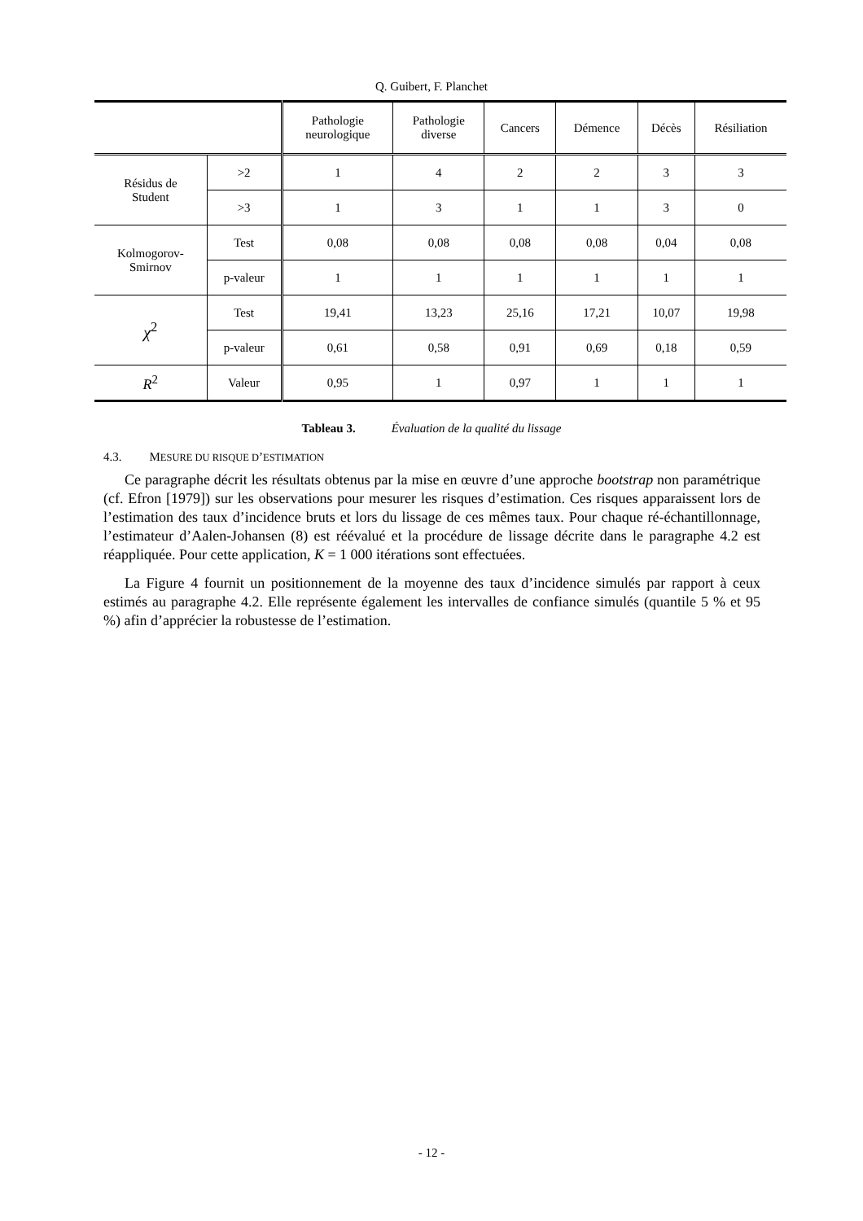Q. Guibert, F. Planchet
| | | Pathologie neurologique | Pathologie diverse | Cancers | Démence | Décès | Résiliation |
| --- | --- | --- | --- | --- | --- | --- | --- |
| Résidus de Student | >2 | 1 | 4 | 2 | 2 | 3 | 3 |
| | >3 | 1 | 3 | 1 | 1 | 3 | 0 |
| Kolmogorov- Smirnov | Test | 0,08 | 0,08 | 0,08 | 0,08 | 0,04 | 0,08 |
| | p-valeur | 1 | 1 | 1 | 1 | 1 | 1 |
| χ<sup>2</sup> | Test | 19,41 | 13,23 | 25,16 | 17,21 | 10,07 | 19,98 |
| | p-valeur | 0,61 | 0,58 | 0,91 | 0,69 | 0,18 | 0,59 |
| R<sup>2</sup> | Valeur | 0,95 | 1 | 0,97 | 1 | 1 | 1 |
Tableau 3. Évaluation de la qualité du lissage
4.3. MESURE DU RISQUE D’ESTIMATION
Ce paragraphe décrit les résultats obtenus par la mise en œuvre d’une approche bootstrap non paramétrique (cf. Efron [1979]) sur les observations pour mesurer les risques d’estimation. Ces risques apparaissent lors de l’estimation des taux d’incidence bruts et lors du lissage de ces mêmes taux. Pour chaque ré-échantillonnage, l’estimateur d’Aalen-Johansen (8) est réévalué et la procédure de lissage décrite dans le paragraphe 4.2 est réappliquée. Pour cette application, K = 1 000 itérations sont effectuées.
La Figure 4 fournit un positionnement de la moyenne des taux d’incidence simulés par rapport à ceux estimés au paragraphe 4.2. Elle représente également les intervalles de confiance simulés (quantile 5 % et 95 %) afin d’apprécier la robustesse de l’estimation.
- 12 -